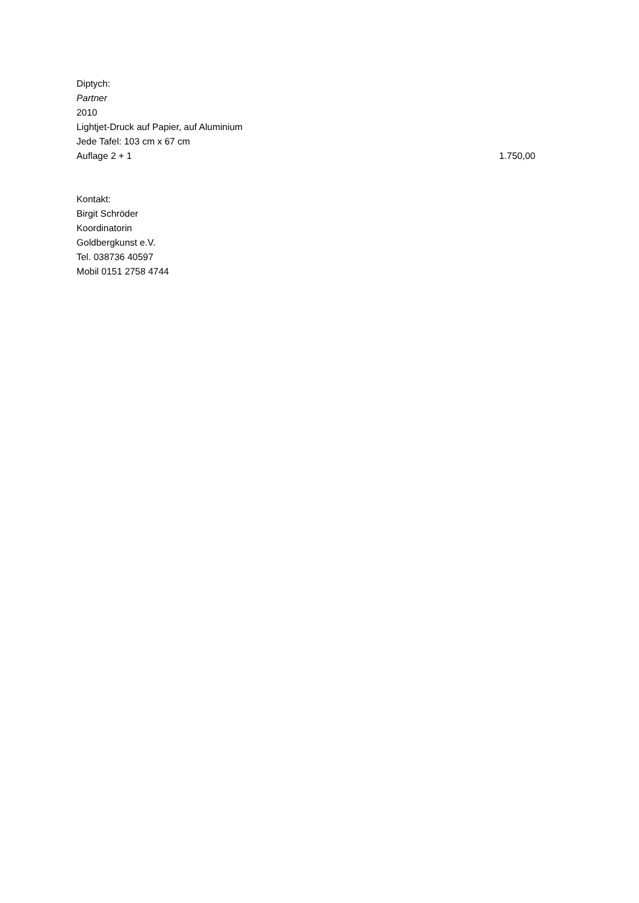Diptych:
Partner
2010
Lightjet-Druck auf Papier, auf Aluminium
Jede Tafel: 103 cm x 67 cm
Auflage 2 + 1 1.750,00
Kontakt:
Birgit Schröder
Koordinatorin
Goldbergkunst e.V.
Tel. 038736 40597
Mobil 0151 2758 4744